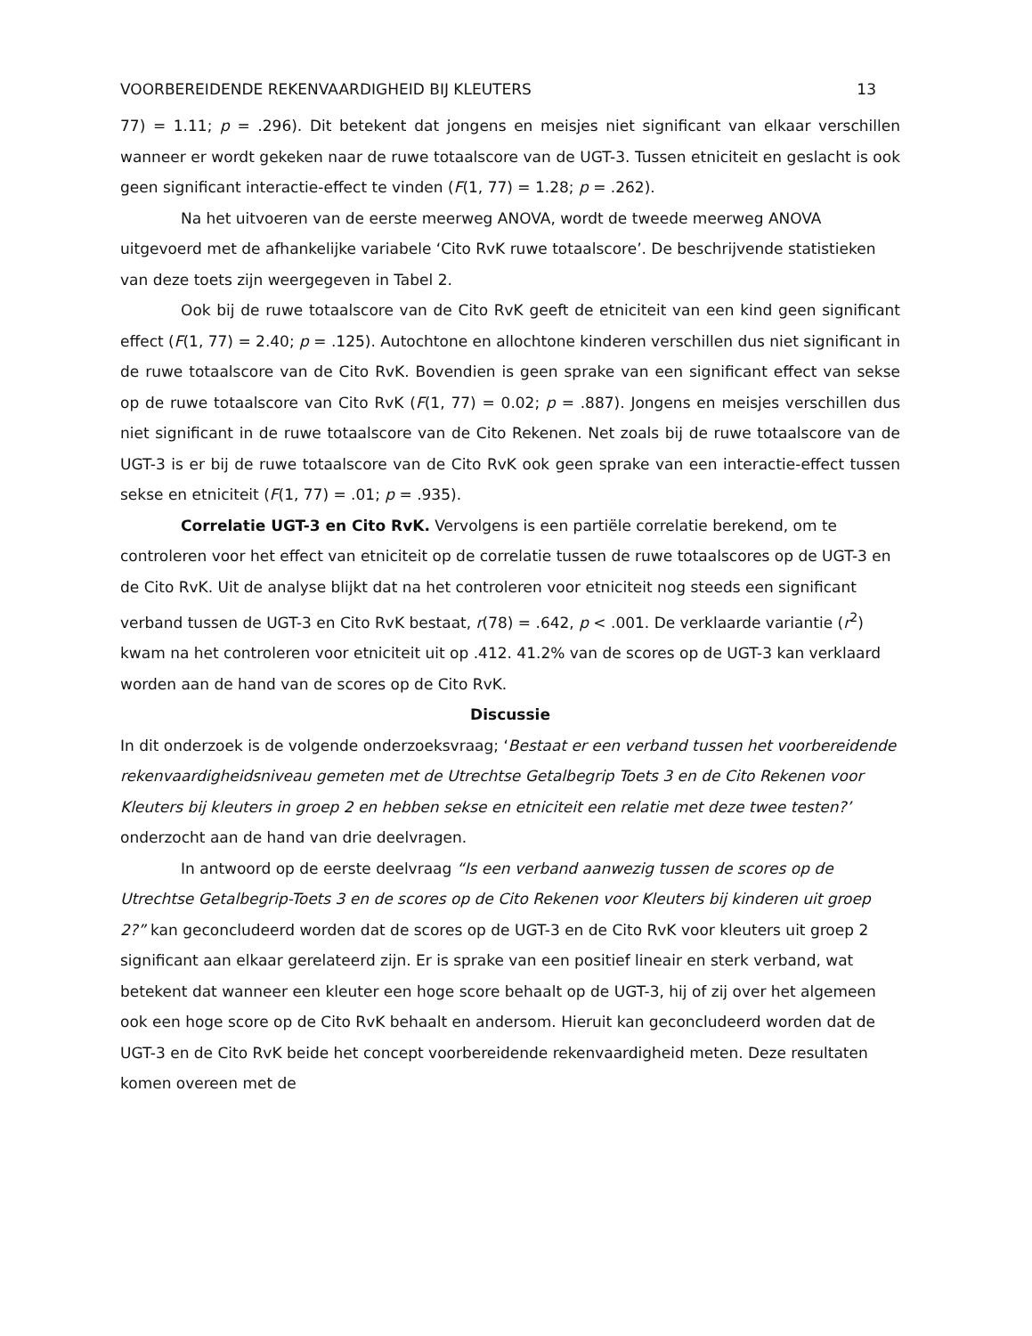VOORBEREIDENDE REKENVAARDIGHEID BIJ KLEUTERS 13
77) = 1.11; p = .296). Dit betekent dat jongens en meisjes niet significant van elkaar verschillen wanneer er wordt gekeken naar de ruwe totaalscore van de UGT-3. Tussen etniciteit en geslacht is ook geen significant interactie-effect te vinden (F(1, 77) = 1.28; p = .262).
Na het uitvoeren van de eerste meerweg ANOVA, wordt de tweede meerweg ANOVA uitgevoerd met de afhankelijke variabele ‘Cito RvK ruwe totaalscore’. De beschrijvende statistieken van deze toets zijn weergegeven in Tabel 2.
Ook bij de ruwe totaalscore van de Cito RvK geeft de etniciteit van een kind geen significant effect (F(1, 77) = 2.40; p = .125). Autochtone en allochtone kinderen verschillen dus niet significant in de ruwe totaalscore van de Cito RvK. Bovendien is geen sprake van een significant effect van sekse op de ruwe totaalscore van Cito RvK (F(1, 77) = 0.02; p = .887). Jongens en meisjes verschillen dus niet significant in de ruwe totaalscore van de Cito Rekenen. Net zoals bij de ruwe totaalscore van de UGT-3 is er bij de ruwe totaalscore van de Cito RvK ook geen sprake van een interactie-effect tussen sekse en etniciteit (F(1, 77) = .01; p = .935).
Correlatie UGT-3 en Cito RvK. Vervolgens is een partiële correlatie berekend, om te controleren voor het effect van etniciteit op de correlatie tussen de ruwe totaalscores op de UGT-3 en de Cito RvK. Uit de analyse blijkt dat na het controleren voor etniciteit nog steeds een significant verband tussen de UGT-3 en Cito RvK bestaat, r(78) = .642, p < .001. De verklaarde variantie (r<sup>2</sup>) kwam na het controleren voor etniciteit uit op .412. 41.2% van de scores op de UGT-3 kan verklaard worden aan de hand van de scores op de Cito RvK.
Discussie
In dit onderzoek is de volgende onderzoeksvraag; ‘Bestaat er een verband tussen het voorbereidende rekenvaardigheidsniveau gemeten met de Utrechtse Getalbegrip Toets 3 en de Cito Rekenen voor Kleuters bij kleuters in groep 2 en hebben sekse en etniciteit een relatie met deze twee testen?’ onderzocht aan de hand van drie deelvragen.
In antwoord op de eerste deelvraag “Is een verband aanwezig tussen de scores op de Utrechtse Getalbegrip-Toets 3 en de scores op de Cito Rekenen voor Kleuters bij kinderen uit groep 2?” kan geconcludeerd worden dat de scores op de UGT-3 en de Cito RvK voor kleuters uit groep 2 significant aan elkaar gerelateerd zijn. Er is sprake van een positief lineair en sterk verband, wat betekent dat wanneer een kleuter een hoge score behaalt op de UGT-3, hij of zij over het algemeen ook een hoge score op de Cito RvK behaalt en andersom. Hieruit kan geconcludeerd worden dat de UGT-3 en de Cito RvK beide het concept voorbereidende rekenvaardigheid meten. Deze resultaten komen overeen met de